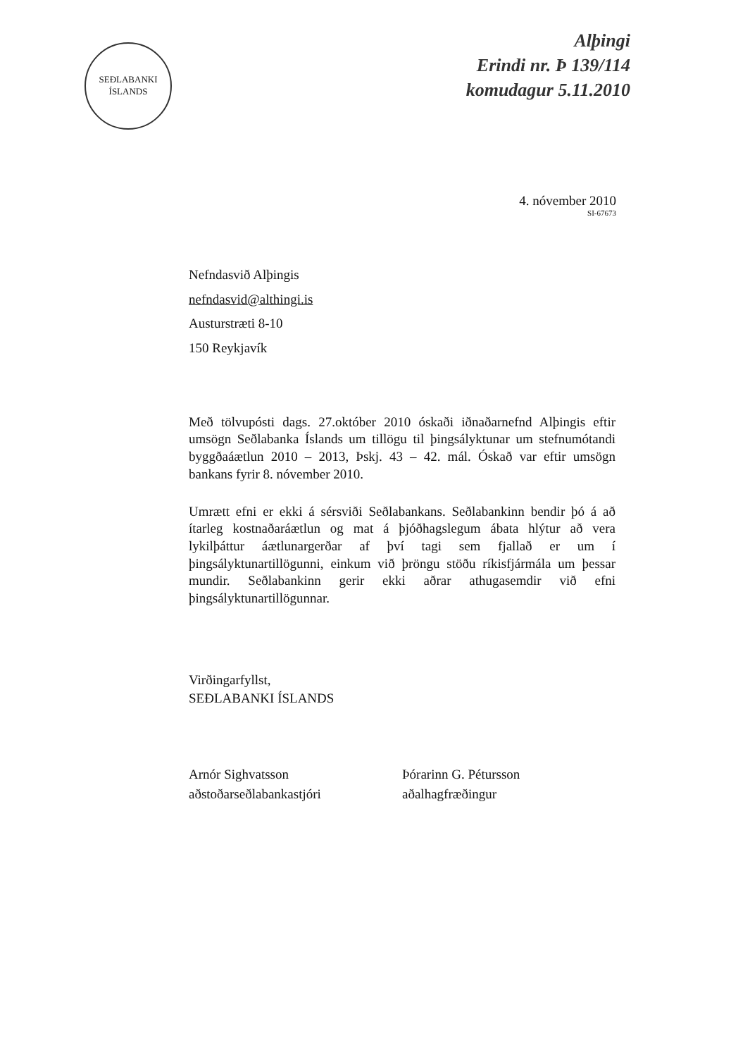SEÐLABANKI
ÍSLANDS
Alþingi
Erindi nr. Þ 139/114
komudagur 5.11.2010
4. nóvember 2010
SI-67673
Nefndasvið Alþingis
nefndasvid@althingi.is
Austurstræti 8-10
150 Reykjavík
Með tölvupósti dags. 27.október 2010 óskaði iðnaðarnefnd Alþingis eftir umsögn Seðlabanka Íslands um tillögu til þingsályktunar um stefnumótandi byggðaáætlun 2010 – 2013, Þskj. 43 – 42. mál. Óskað var eftir umsögn bankans fyrir 8. nóvember 2010.
Umrætt efni er ekki á sérsviði Seðlabankans. Seðlabankinn bendir þó á að ítarleg kostnaðaráætlun og mat á þjóðhagslegum ábata hlýtur að vera lykilþáttur áætlunargerðar af því tagi sem fjallað er um í þingsályktunartillögunni, einkum við þröngu stöðu ríkisfjármála um þessar mundir. Seðlabankinn gerir ekki aðrar athugasemdir við efni þingsályktunartillögunnar.
Virðingarfyllst,
SEÐLABANKI ÍSLANDS
Arnór Sighvatsson
aðstoðarseðlabankastjóri
Þórarinn G. Pétursson
aðalhagfræðingur